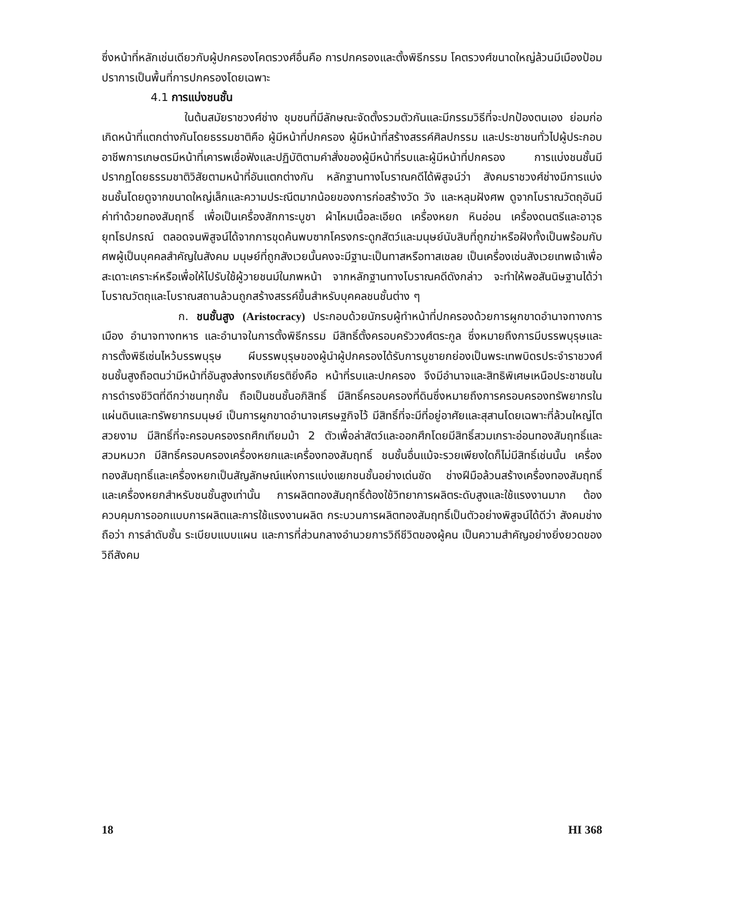ซึ่งหน้าที่หลักเช่นเดียวกับผู้ปกครองโคตรวงศ์อื่นคือ การปกครองและตั้งพิธีกรรม โคตรวงศ์ขนาดใหญ่ล้วนมีเมืองป้อมปราการเป็นพื้นที่การปกครองโดยเฉพาะ
4.1 การแบ่งชนชั้น
ในต้นสมัยราชวงศ์ช่าง ชุมชนที่มีลักษณะจัดตั้งรวมตัวกันและมีกรรมวิธีที่จะปกป้องตนเอง ย่อมก่อเกิดหน้าที่แตกต่างกันโดยธรรมชาติคือ ผู้มีหน้าที่ปกครอง ผู้มีหน้าที่สร้างสรรค์ศิลปกรรม และประชาชนทั่วไปผู้ประกอบอาชีพการเกษตรมีหน้าที่เคารพเชื่อฟังและปฏิบัติตามคำสั่งของผู้มีหน้าที่รบและผู้มีหน้าที่ปกครอง การแบ่งชนชั้นมีปรากฏโดยธรรมชาติวิสัยตามหน้าที่อันแตกต่างกัน หลักฐานทางโบราณคดีได้พิสูจน์ว่า สังคมราชวงศ์ช่างมีการแบ่งชนชั้นโดยดูจากขนาดใหญ่เล็กและความประณีตมากน้อยของการก่อสร้างวัด วัง และหลุมฝังศพ ดูจากโบราณวัตถุอันมีค่าทำด้วยทองสัมฤทธิ์ เพื่อเป็นเครื่องสักการะบูชา ผ้าไหมเนื้อละเอียด เครื่องหยก หินอ่อน เครื่องดนตรีและอาวุธยุทโธปกรณ์ ตลอดจนพิสูจน์ได้จากการขุดค้นพบซากโครงกระดูกสัตว์และมนุษย์นับสิบที่ถูกฆ่าหรือฝังทั้งเป็นพร้อมกับศพผู้เป็นบุคคลสำคัญในสังคม มนุษย์ที่ถูกสังเวยนั้นคงจะมีฐานะเป็นทาสหรือทาสเชลย เป็นเครื่องเซ่นสังเวยเทพเจ้าเพื่อสะเดาะเคราะห์หรือเพื่อให้ไปรับใช้ผู้วายชนม์ในภพหน้า จากหลักฐานทางโบราณคดีดังกล่าว จะทำให้พอสันนิษฐานได้ว่า โบราณวัตถุและโบราณสถานล้วนถูกสร้างสรรค์ขึ้นสำหรับบุคคลชนชั้นต่าง ๆ
ก. ชนชั้นสูง (Aristocracy) ประกอบด้วยนักรบผู้ทำหน้าที่ปกครองด้วยการผูกขาดอำนาจทางการเมือง อำนาจทางทหาร และอำนาจในการตั้งพิธีกรรม มีสิทธิ์ตั้งครอบครัววงศ์ตระกูล ซึ่งหมายถึงการมีบรรพบุรุษและการตั้งพิธีเซ่นไหว้บรรพบุรุษ ผีบรรพบุรุษของผู้นำผู้ปกครองได้รับการบูชายกย่องเป็นพระเทพบิดรประจำราชวงศ์ ชนชั้นสูงถือตนว่ามีหน้าที่อันสูงส่งทรงเกียรติยิ่งคือ หน้าที่รบและปกครอง จึงมีอำนาจและสิทธิพิเศษเหนือประชาชนในการดำรงชีวิตที่ดีกว่าชนทุกชั้น ถือเป็นชนชั้นอภิสิทธิ์ มีสิทธิ์ครอบครองที่ดินซึ่งหมายถึงการครอบครองทรัพยากรในแผ่นดินและทรัพยากรมนุษย์ เป็นการผูกขาดอำนาจเศรษฐกิจไว้ มีสิทธิ์ที่จะมีที่อยู่อาศัยและสุสานโดยเฉพาะที่ล้วนใหญ่โตสวยงาม มีสิทธิ์ที่จะครอบครองรถศึกเทียมม้า 2 ตัวเพื่อล่าสัตว์และออกศึกโดยมีสิทธิ์สวมเกราะอ่อนทองสัมฤทธิ์และสวมหมวก มีสิทธิ์ครอบครองเครื่องหยกและเครื่องทองสัมฤทธิ์ ชนชั้นอื่นแม้จะรวยเพียงใดก็ไม่มีสิทธิ์เช่นนั้น เครื่องทองสัมฤทธิ์และเครื่องหยกเป็นสัญลักษณ์แห่งการแบ่งแยกชนชั้นอย่างเด่นชัด ช่างฝีมือล้วนสร้างเครื่องทองสัมฤทธิ์และเครื่องหยกสำหรับชนชั้นสูงเท่านั้น การผลิตทองสัมฤทธิ์ต้องใช้วิทยาการผลิตระดับสูงและใช้แรงงานมาก ต้องควบคุมการออกแบบการผลิตและการใช้แรงงานผลิต กระบวนการผลิตทองสัมฤทธิ์เป็นตัวอย่างพิสูจน์ได้ดีว่า สังคมช่างถือว่า การลำดับชั้น ระเบียบแบบแผน และการที่ส่วนกลางอำนวยการวิถีชีวิตของผู้คน เป็นความสำคัญอย่างยิ่งยวดของวิถีสังคม
18 HI 368